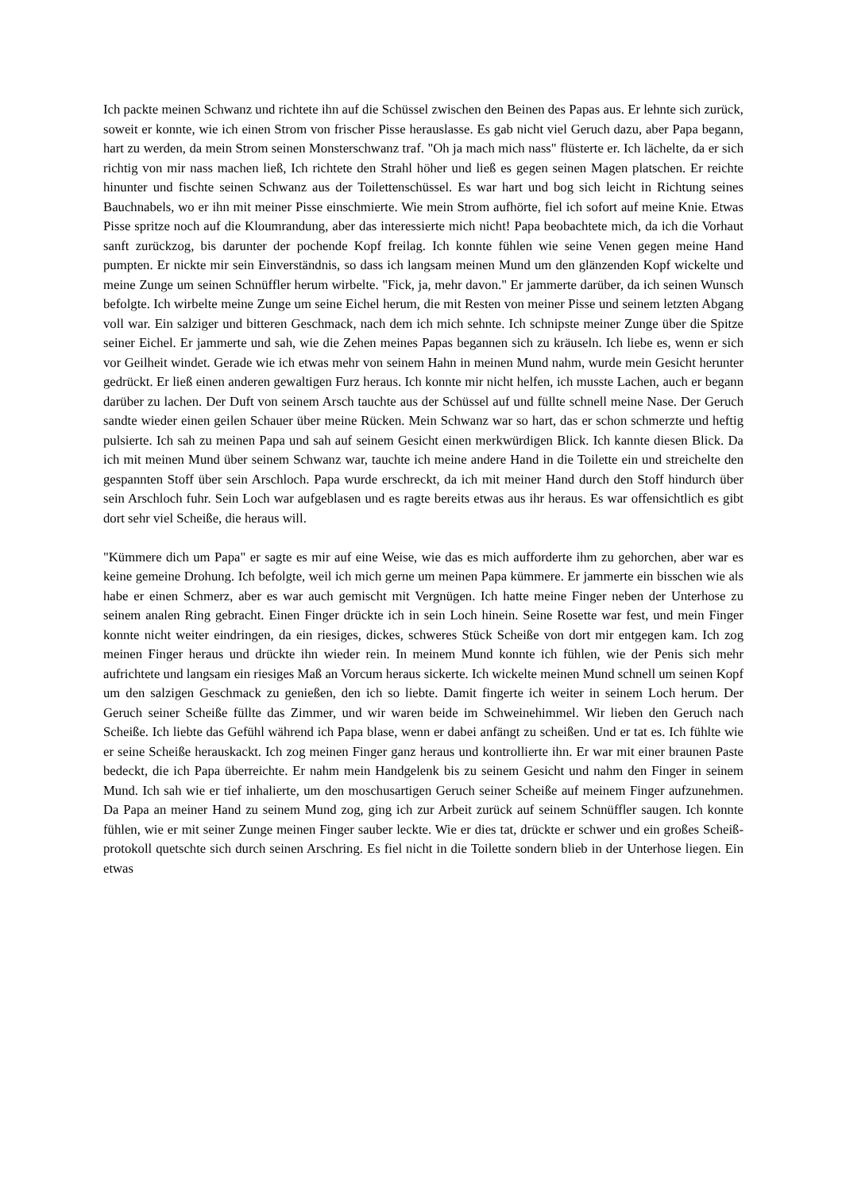Ich packte meinen Schwanz und richtete ihn auf die Schüssel zwischen den Beinen des Papas aus. Er lehnte sich zurück, soweit er konnte, wie ich einen Strom von frischer Pisse herauslasse. Es gab nicht viel Geruch dazu, aber Papa begann, hart zu werden, da mein Strom seinen Monsterschwanz traf. "Oh ja mach mich nass" flüsterte er. Ich lächelte, da er sich richtig von mir nass machen ließ, Ich richtete den Strahl höher und ließ es gegen seinen Magen platschen. Er reichte hinunter und fischte seinen Schwanz aus der Toilettenschüssel. Es war hart und bog sich leicht in Richtung seines Bauchnabels, wo er ihn mit meiner Pisse einschmierte. Wie mein Strom aufhörte, fiel ich sofort auf meine Knie. Etwas Pisse spritze noch auf die Kloumrandung, aber das interessierte mich nicht! Papa beobachtete mich, da ich die Vorhaut sanft zurückzog, bis darunter der pochende Kopf freilag. Ich konnte fühlen wie seine Venen gegen meine Hand pumpten. Er nickte mir sein Einverständnis, so dass ich langsam meinen Mund um den glänzenden Kopf wickelte und meine Zunge um seinen Schnüffler herum wirbelte. "Fick, ja, mehr davon." Er jammerte darüber, da ich seinen Wunsch befolgte. Ich wirbelte meine Zunge um seine Eichel herum, die mit Resten von meiner Pisse und seinem letzten Abgang voll war. Ein salziger und bitteren Geschmack, nach dem ich mich sehnte. Ich schnipste meiner Zunge über die Spitze seiner Eichel. Er jammerte und sah, wie die Zehen meines Papas begannen sich zu kräuseln. Ich liebe es, wenn er sich vor Geilheit windet. Gerade wie ich etwas mehr von seinem Hahn in meinen Mund nahm, wurde mein Gesicht herunter gedrückt. Er ließ einen anderen gewaltigen Furz heraus. Ich konnte mir nicht helfen, ich musste Lachen, auch er begann darüber zu lachen. Der Duft von seinem Arsch tauchte aus der Schüssel auf und füllte schnell meine Nase. Der Geruch sandte wieder einen geilen Schauer über meine Rücken. Mein Schwanz war so hart, das er schon schmerzte und heftig pulsierte. Ich sah zu meinen Papa und sah auf seinem Gesicht einen merkwürdigen Blick. Ich kannte diesen Blick. Da ich mit meinen Mund über seinem Schwanz war, tauchte ich meine andere Hand in die Toilette ein und streichelte den gespannten Stoff über sein Arschloch. Papa wurde erschreckt, da ich mit meiner Hand durch den Stoff hindurch über sein Arschloch fuhr. Sein Loch war aufgeblasen und es ragte bereits etwas aus ihr heraus. Es war offensichtlich es gibt dort sehr viel Scheiße, die heraus will.
"Kümmere dich um Papa" er sagte es mir auf eine Weise, wie das es mich aufforderte ihm zu gehorchen, aber war es keine gemeine Drohung. Ich befolgte, weil ich mich gerne um meinen Papa kümmere. Er jammerte ein bisschen wie als habe er einen Schmerz, aber es war auch gemischt mit Vergnügen. Ich hatte meine Finger neben der Unterhose zu seinem analen Ring gebracht. Einen Finger drückte ich in sein Loch hinein. Seine Rosette war fest, und mein Finger konnte nicht weiter eindringen, da ein riesiges, dickes, schweres Stück Scheiße von dort mir entgegen kam. Ich zog meinen Finger heraus und drückte ihn wieder rein. In meinem Mund konnte ich fühlen, wie der Penis sich mehr aufrichtete und langsam ein riesiges Maß an Vorcum heraus sickerte. Ich wickelte meinen Mund schnell um seinen Kopf um den salzigen Geschmack zu genießen, den ich so liebte. Damit fingerte ich weiter in seinem Loch herum. Der Geruch seiner Scheiße füllte das Zimmer, und wir waren beide im Schweinehimmel. Wir lieben den Geruch nach Scheiße. Ich liebte das Gefühl während ich Papa blase, wenn er dabei anfängt zu scheißen. Und er tat es. Ich fühlte wie er seine Scheiße herauskackt. Ich zog meinen Finger ganz heraus und kontrollierte ihn. Er war mit einer braunen Paste bedeckt, die ich Papa überreichte. Er nahm mein Handgelenk bis zu seinem Gesicht und nahm den Finger in seinem Mund. Ich sah wie er tief inhalierte, um den moschusartigen Geruch seiner Scheiße auf meinem Finger aufzunehmen. Da Papa an meiner Hand zu seinem Mund zog, ging ich zur Arbeit zurück auf seinem Schnüffler saugen. Ich konnte fühlen, wie er mit seiner Zunge meinen Finger sauber leckte. Wie er dies tat, drückte er schwer und ein großes Scheiß-protokoll quetschte sich durch seinen Arschring. Es fiel nicht in die Toilette sondern blieb in der Unterhose liegen. Ein etwas